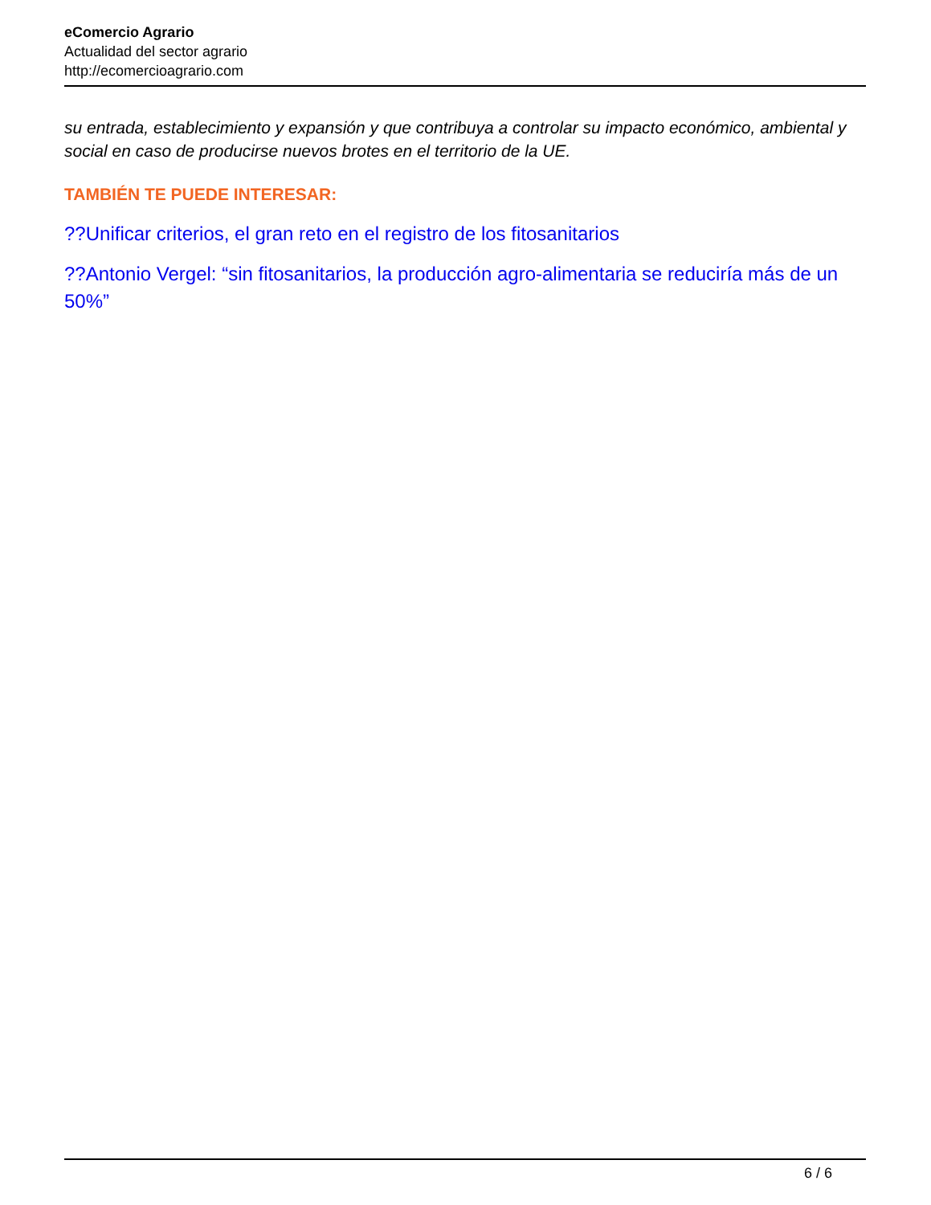eComercio Agrario
Actualidad del sector agrario
http://ecomercioagrario.com
su entrada, establecimiento y expansión y que contribuya a controlar su impacto económico, ambiental y social en caso de producirse nuevos brotes en el territorio de la UE.
TAMBIÉN TE PUEDE INTERESAR:
??Unificar criterios, el gran reto en el registro de los fitosanitarios
??Antonio Vergel: “sin fitosanitarios, la producción agro-alimentaria se reduciría más de un 50%”
6 / 6